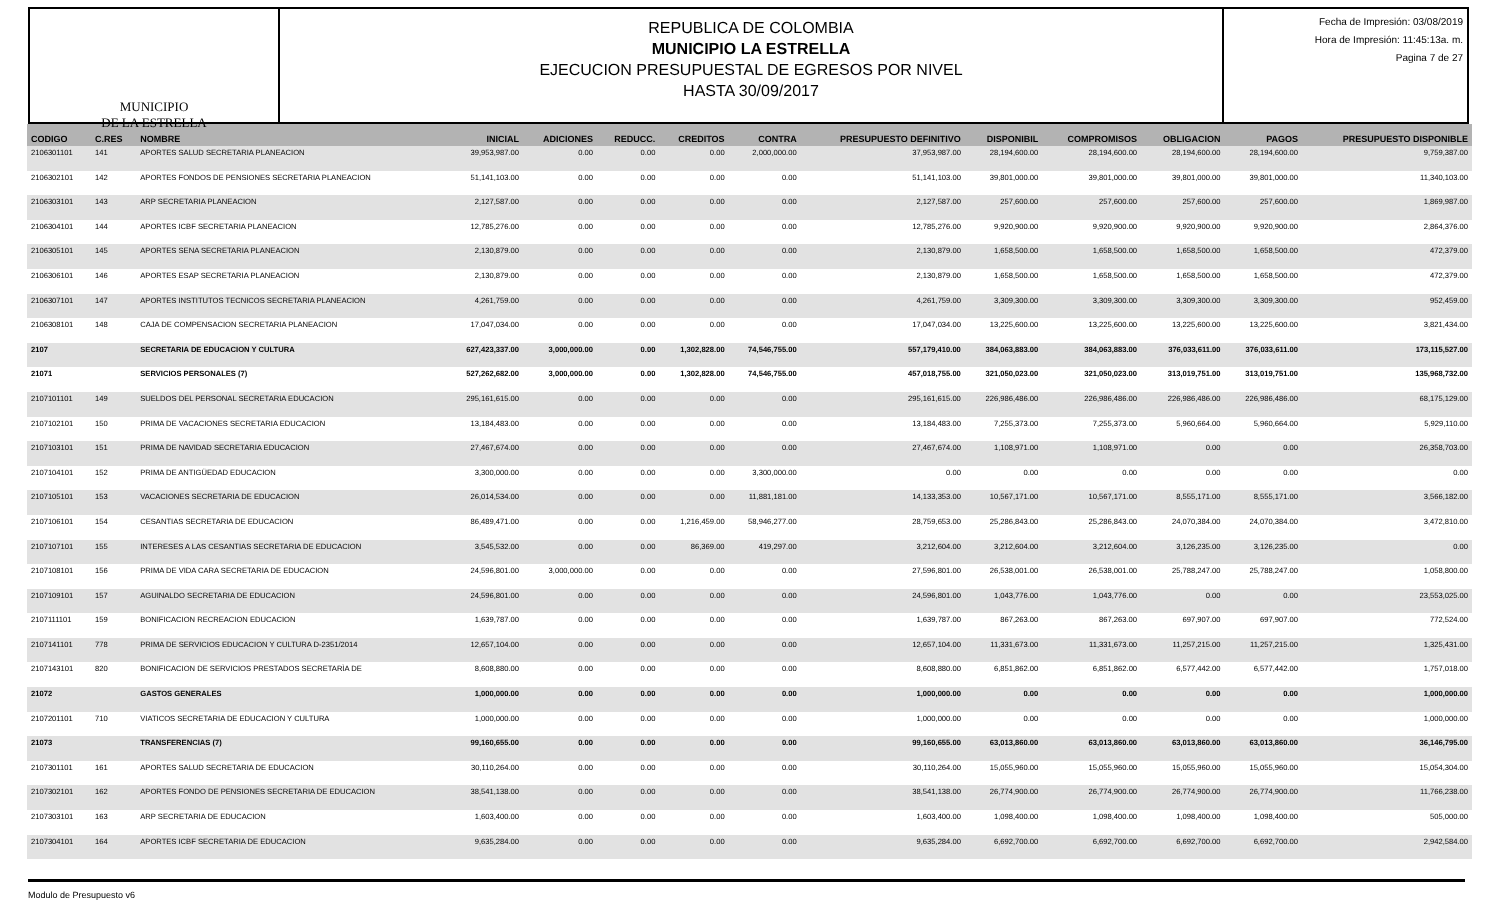MUNICIPIO
DE LA ESTRELLA
REPUBLICA DE COLOMBIA
MUNICIPIO LA ESTRELLA
EJECUCION PRESUPUESTAL DE EGRESOS POR NIVEL
HASTA 30/09/2017
Fecha de Impresión: 03/08/2019
Hora de Impresión: 11:45:13a. m.
Pagina 7 de 27
| CODIGO | C.RES | NOMBRE | INICIAL | ADICIONES | REDUCC. | CREDITOS | CONTRA | PRESUPUESTO DEFINITIVO | DISPONIBIL | COMPROMISOS | OBLIGACION | PAGOS | PRESUPUESTO DISPONIBLE |
| --- | --- | --- | --- | --- | --- | --- | --- | --- | --- | --- | --- | --- | --- |
| 2106301101 | 141 | APORTES SALUD SECRETARIA PLANEACION | 39,953,987.00 | 0.00 | 0.00 | 0.00 | 2,000,000.00 | 37,953,987.00 | 28,194,600.00 | 28,194,600.00 | 28,194,600.00 | 28,194,600.00 | 9,759,387.00 |
| 2106302101 | 142 | APORTES FONDOS DE PENSIONES SECRETARIA PLANEACION | 51,141,103.00 | 0.00 | 0.00 | 0.00 | 0.00 | 51,141,103.00 | 39,801,000.00 | 39,801,000.00 | 39,801,000.00 | 39,801,000.00 | 11,340,103.00 |
| 2106303101 | 143 | ARP SECRETARIA PLANEACION | 2,127,587.00 | 0.00 | 0.00 | 0.00 | 0.00 | 2,127,587.00 | 257,600.00 | 257,600.00 | 257,600.00 | 257,600.00 | 1,869,987.00 |
| 2106304101 | 144 | APORTES ICBF SECRETARIA PLANEACION | 12,785,276.00 | 0.00 | 0.00 | 0.00 | 0.00 | 12,785,276.00 | 9,920,900.00 | 9,920,900.00 | 9,920,900.00 | 9,920,900.00 | 2,864,376.00 |
| 2106305101 | 145 | APORTES SENA SECRETARIA PLANEACION | 2,130,879.00 | 0.00 | 0.00 | 0.00 | 0.00 | 2,130,879.00 | 1,658,500.00 | 1,658,500.00 | 1,658,500.00 | 1,658,500.00 | 472,379.00 |
| 2106306101 | 146 | APORTES ESAP SECRETARIA PLANEACION | 2,130,879.00 | 0.00 | 0.00 | 0.00 | 0.00 | 2,130,879.00 | 1,658,500.00 | 1,658,500.00 | 1,658,500.00 | 1,658,500.00 | 472,379.00 |
| 2106307101 | 147 | APORTES INSTITUTOS TECNICOS SECRETARIA PLANEACION | 4,261,759.00 | 0.00 | 0.00 | 0.00 | 0.00 | 4,261,759.00 | 3,309,300.00 | 3,309,300.00 | 3,309,300.00 | 3,309,300.00 | 952,459.00 |
| 2106308101 | 148 | CAJA DE COMPENSACION SECRETARIA PLANEACION | 17,047,034.00 | 0.00 | 0.00 | 0.00 | 0.00 | 17,047,034.00 | 13,225,600.00 | 13,225,600.00 | 13,225,600.00 | 13,225,600.00 | 3,821,434.00 |
| 2107 | | SECRETARIA DE EDUCACION Y CULTURA | 627,423,337.00 | 3,000,000.00 | 0.00 | 1,302,828.00 | 74,546,755.00 | 557,179,410.00 | 384,063,883.00 | 384,063,883.00 | 376,033,611.00 | 376,033,611.00 | 173,115,527.00 |
| 21071 | | SERVICIOS PERSONALES (7) | 527,262,682.00 | 3,000,000.00 | 0.00 | 1,302,828.00 | 74,546,755.00 | 457,018,755.00 | 321,050,023.00 | 321,050,023.00 | 313,019,751.00 | 313,019,751.00 | 135,968,732.00 |
| 2107101101 | 149 | SUELDOS DEL PERSONAL SECRETARIA EDUCACION | 295,161,615.00 | 0.00 | 0.00 | 0.00 | 0.00 | 295,161,615.00 | 226,986,486.00 | 226,986,486.00 | 226,986,486.00 | 226,986,486.00 | 68,175,129.00 |
| 2107102101 | 150 | PRIMA DE VACACIONES SECRETARIA EDUCACION | 13,184,483.00 | 0.00 | 0.00 | 0.00 | 0.00 | 13,184,483.00 | 7,255,373.00 | 7,255,373.00 | 5,960,664.00 | 5,960,664.00 | 5,929,110.00 |
| 2107103101 | 151 | PRIMA DE NAVIDAD SECRETARIA EDUCACION | 27,467,674.00 | 0.00 | 0.00 | 0.00 | 0.00 | 27,467,674.00 | 1,108,971.00 | 1,108,971.00 | 0.00 | 0.00 | 26,358,703.00 |
| 2107104101 | 152 | PRIMA DE ANTIGÜEDAD EDUCACION | 3,300,000.00 | 0.00 | 0.00 | 0.00 | 3,300,000.00 | 0.00 | 0.00 | 0.00 | 0.00 | 0.00 | 0.00 |
| 2107105101 | 153 | VACACIONES SECRETARIA DE EDUCACION | 26,014,534.00 | 0.00 | 0.00 | 0.00 | 11,881,181.00 | 14,133,353.00 | 10,567,171.00 | 10,567,171.00 | 8,555,171.00 | 8,555,171.00 | 3,566,182.00 |
| 2107106101 | 154 | CESANTIAS SECRETARIA DE EDUCACION | 86,489,471.00 | 0.00 | 0.00 | 1,216,459.00 | 58,946,277.00 | 28,759,653.00 | 25,286,843.00 | 25,286,843.00 | 24,070,384.00 | 24,070,384.00 | 3,472,810.00 |
| 2107107101 | 155 | INTERESES A LAS CESANTIAS SECRETARIA DE EDUCACION | 3,545,532.00 | 0.00 | 0.00 | 86,369.00 | 419,297.00 | 3,212,604.00 | 3,212,604.00 | 3,212,604.00 | 3,126,235.00 | 3,126,235.00 | 0.00 |
| 2107108101 | 156 | PRIMA DE VIDA CARA SECRETARIA DE EDUCACION | 24,596,801.00 | 3,000,000.00 | 0.00 | 0.00 | 0.00 | 27,596,801.00 | 26,538,001.00 | 26,538,001.00 | 25,788,247.00 | 25,788,247.00 | 1,058,800.00 |
| 2107109101 | 157 | AGUINALDO SECRETARIA DE EDUCACION | 24,596,801.00 | 0.00 | 0.00 | 0.00 | 0.00 | 24,596,801.00 | 1,043,776.00 | 1,043,776.00 | 0.00 | 0.00 | 23,553,025.00 |
| 2107111101 | 159 | BONIFICACION RECREACION EDUCACION | 1,639,787.00 | 0.00 | 0.00 | 0.00 | 0.00 | 1,639,787.00 | 867,263.00 | 867,263.00 | 697,907.00 | 697,907.00 | 772,524.00 |
| 2107141101 | 778 | PRIMA DE SERVICIOS EDUCACION Y CULTURA D-2351/2014 | 12,657,104.00 | 0.00 | 0.00 | 0.00 | 0.00 | 12,657,104.00 | 11,331,673.00 | 11,331,673.00 | 11,257,215.00 | 11,257,215.00 | 1,325,431.00 |
| 2107143101 | 820 | BONIFICACION DE SERVICIOS PRESTADOS SECRETARÌA DE | 8,608,880.00 | 0.00 | 0.00 | 0.00 | 0.00 | 8,608,880.00 | 6,851,862.00 | 6,851,862.00 | 6,577,442.00 | 6,577,442.00 | 1,757,018.00 |
| 21072 | | GASTOS GENERALES | 1,000,000.00 | 0.00 | 0.00 | 0.00 | 0.00 | 1,000,000.00 | 0.00 | 0.00 | 0.00 | 0.00 | 1,000,000.00 |
| 2107201101 | 710 | VIATICOS SECRETARIA DE EDUCACION Y CULTURA | 1,000,000.00 | 0.00 | 0.00 | 0.00 | 0.00 | 1,000,000.00 | 0.00 | 0.00 | 0.00 | 0.00 | 1,000,000.00 |
| 21073 | | TRANSFERENCIAS (7) | 99,160,655.00 | 0.00 | 0.00 | 0.00 | 0.00 | 99,160,655.00 | 63,013,860.00 | 63,013,860.00 | 63,013,860.00 | 63,013,860.00 | 36,146,795.00 |
| 2107301101 | 161 | APORTES SALUD SECRETARIA DE EDUCACION | 30,110,264.00 | 0.00 | 0.00 | 0.00 | 0.00 | 30,110,264.00 | 15,055,960.00 | 15,055,960.00 | 15,055,960.00 | 15,055,960.00 | 15,054,304.00 |
| 2107302101 | 162 | APORTES FONDO DE PENSIONES SECRETARIA DE EDUCACION | 38,541,138.00 | 0.00 | 0.00 | 0.00 | 0.00 | 38,541,138.00 | 26,774,900.00 | 26,774,900.00 | 26,774,900.00 | 26,774,900.00 | 11,766,238.00 |
| 2107303101 | 163 | ARP SECRETARIA DE EDUCACION | 1,603,400.00 | 0.00 | 0.00 | 0.00 | 0.00 | 1,603,400.00 | 1,098,400.00 | 1,098,400.00 | 1,098,400.00 | 1,098,400.00 | 505,000.00 |
| 2107304101 | 164 | APORTES ICBF SECRETARIA DE EDUCACION | 9,635,284.00 | 0.00 | 0.00 | 0.00 | 0.00 | 9,635,284.00 | 6,692,700.00 | 6,692,700.00 | 6,692,700.00 | 6,692,700.00 | 2,942,584.00 |
Modulo de Presupuesto v6